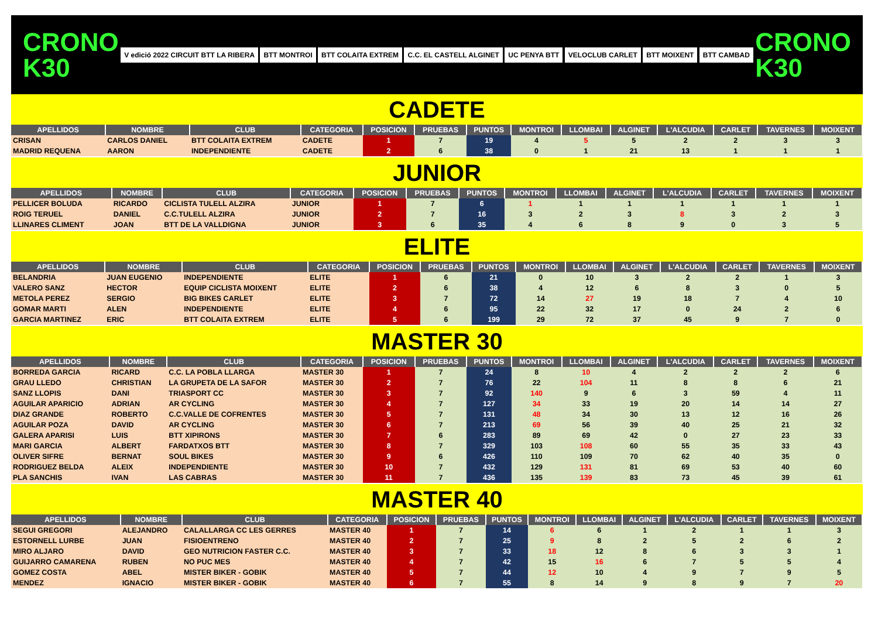CRONO
K30 V edició 2022 CIRCUIT BTT LA RIBERA BTT MONTROI BTT COLAITA EXTREM C.C. EL CASTELL ALGINET UC PENYA BTT VELOCLUB CARLET BTT MOIXENT BTT CAMBAD CRONO
K30
CADETE
| APELLIDOS | NOMBRE | CLUB | CATEGORIA | POSICION | PRUEBAS | PUNTOS | MONTROI | LLOMBAI | ALGINET | L'ALCUDIA | CARLET | TAVERNES | MOIXENT |
| --- | --- | --- | --- | --- | --- | --- | --- | --- | --- | --- | --- | --- | --- |
| CRISAN | CARLOS DANIEL | BTT COLAITA EXTREM | CADETE | 1 | 7 | 19 | 4 | 5 | 5 | 2 | 2 | 3 | 3 |
| MADRID REQUENA | AARON | INDEPENDIENTE | CADETE | 2 | 6 | 38 | 0 | 1 | 21 | 13 | 1 | 1 | 1 |
JUNIOR
| APELLIDOS | NOMBRE | CLUB | CATEGORIA | POSICION | PRUEBAS | PUNTOS | MONTROI | LLOMBAI | ALGINET | L'ALCUDIA | CARLET | TAVERNES | MOIXENT |
| --- | --- | --- | --- | --- | --- | --- | --- | --- | --- | --- | --- | --- | --- |
| PELLICER BOLUDA | RICARDO | CICLISTA TULELL ALZIRA | JUNIOR | 1 | 7 | 6 | 1 | 1 | 1 | 1 | 1 | 1 | 1 |
| ROIG TERUEL | DANIEL | C.C.TULELL ALZIRA | JUNIOR | 2 | 7 | 16 | 3 | 2 | 3 | 8 | 3 | 2 | 3 |
| LLINARES CLIMENT | JOAN | BTT DE LA VALLDIGNA | JUNIOR | 3 | 6 | 35 | 4 | 6 | 8 | 9 | 0 | 3 | 5 |
ELITE
| APELLIDOS | NOMBRE | CLUB | CATEGORIA | POSICION | PRUEBAS | PUNTOS | MONTROI | LLOMBAI | ALGINET | L'ALCUDIA | CARLET | TAVERNES | MOIXENT |
| --- | --- | --- | --- | --- | --- | --- | --- | --- | --- | --- | --- | --- | --- |
| BELANDRIA | JUAN EUGENIO | INDEPENDIENTE | ELITE | 1 | 6 | 21 | 0 | 10 | 3 | 2 | 2 | 1 | 3 |
| VALERO SANZ | HECTOR | EQUIP CICLISTA MOIXENT | ELITE | 2 | 6 | 38 | 4 | 12 | 6 | 8 | 3 | 0 | 5 |
| METOLA PEREZ | SERGIO | BIG BIKES CARLET | ELITE | 3 | 7 | 72 | 14 | 27 | 19 | 18 | 7 | 4 | 10 |
| GOMAR MARTI | ALEN | INDEPENDIENTE | ELITE | 4 | 6 | 95 | 22 | 32 | 17 | 0 | 24 | 2 | 6 |
| GARCIA MARTINEZ | ERIC | BTT COLAITA EXTREM | ELITE | 5 | 6 | 199 | 29 | 72 | 37 | 45 | 9 | 7 | 0 |
MASTER 30
| APELLIDOS | NOMBRE | CLUB | CATEGORIA | POSICION | PRUEBAS | PUNTOS | MONTROI | LLOMBAI | ALGINET | L'ALCUDIA | CARLET | TAVERNES | MOIXENT |
| --- | --- | --- | --- | --- | --- | --- | --- | --- | --- | --- | --- | --- | --- |
| BORREDA GARCIA | RICARD | C.C. LA POBLA LLARGA | MASTER 30 | 1 | 7 | 24 | 8 | 10 | 4 | 2 | 2 | 2 | 6 |
| GRAU LLEDO | CHRISTIAN | LA GRUPETA DE LA SAFOR | MASTER 30 | 2 | 7 | 76 | 22 | 104 | 11 | 8 | 8 | 6 | 21 |
| SANZ LLOPIS | DANI | TRIASPORT CC | MASTER 30 | 3 | 7 | 92 | 140 | 9 | 6 | 3 | 59 | 4 | 11 |
| AGUILAR APARICIO | ADRIAN | AR CYCLING | MASTER 30 | 4 | 7 | 127 | 34 | 33 | 19 | 20 | 14 | 14 | 27 |
| DIAZ GRANDE | ROBERTO | C.C.VALLE DE COFRENTES | MASTER 30 | 5 | 7 | 131 | 48 | 34 | 30 | 13 | 12 | 16 | 26 |
| AGUILAR POZA | DAVID | AR CYCLING | MASTER 30 | 6 | 7 | 213 | 69 | 56 | 39 | 40 | 25 | 21 | 32 |
| GALERA APARISI | LUIS | BTT XIPIRONS | MASTER 30 | 7 | 6 | 283 | 89 | 69 | 42 | 0 | 27 | 23 | 33 |
| MARI GARCIA | ALBERT | FARDATXOS BTT | MASTER 30 | 8 | 7 | 329 | 103 | 108 | 60 | 55 | 35 | 33 | 43 |
| OLIVER SIFRE | BERNAT | SOUL BIKES | MASTER 30 | 9 | 6 | 426 | 110 | 109 | 70 | 62 | 40 | 35 | 0 |
| RODRIGUEZ BELDA | ALEIX | INDEPENDIENTE | MASTER 30 | 10 | 7 | 432 | 129 | 131 | 81 | 69 | 53 | 40 | 60 |
| PLA SANCHIS | IVAN | LAS CABRAS | MASTER 30 | 11 | 7 | 436 | 135 | 139 | 83 | 73 | 45 | 39 | 61 |
MASTER 40
| APELLIDOS | NOMBRE | CLUB | CATEGORIA | POSICION | PRUEBAS | PUNTOS | MONTROI | LLOMBAI | ALGINET | L'ALCUDIA | CARLET | TAVERNES | MOIXENT |
| --- | --- | --- | --- | --- | --- | --- | --- | --- | --- | --- | --- | --- | --- |
| SEGUI GREGORI | ALEJANDRO | CALALLARGA CC LES GERRES | MASTER 40 | 1 | 7 | 14 | 6 | 6 | 1 | 2 | 1 | 1 | 3 |
| ESTORNELL LURBE | JUAN | FISIOENTRENO | MASTER 40 | 2 | 7 | 25 | 9 | 8 | 2 | 5 | 2 | 6 | 2 |
| MIRO ALJARO | DAVID | GEO NUTRICION FASTER C.C. | MASTER 40 | 3 | 7 | 33 | 18 | 12 | 8 | 6 | 3 | 3 | 1 |
| GUIJARRO CAMARENA | RUBEN | NO PUC MES | MASTER 40 | 4 | 7 | 42 | 15 | 16 | 6 | 7 | 5 | 5 | 4 |
| GOMEZ COSTA | ABEL | MISTER BIKER - GOBIK | MASTER 40 | 5 | 7 | 44 | 12 | 10 | 4 | 9 | 7 | 9 | 5 |
| MENDEZ | IGNACIO | MISTER BIKER - GOBIK | MASTER 40 | 6 | 7 | 55 | 8 | 14 | 9 | 8 | 9 | 7 | 20 |